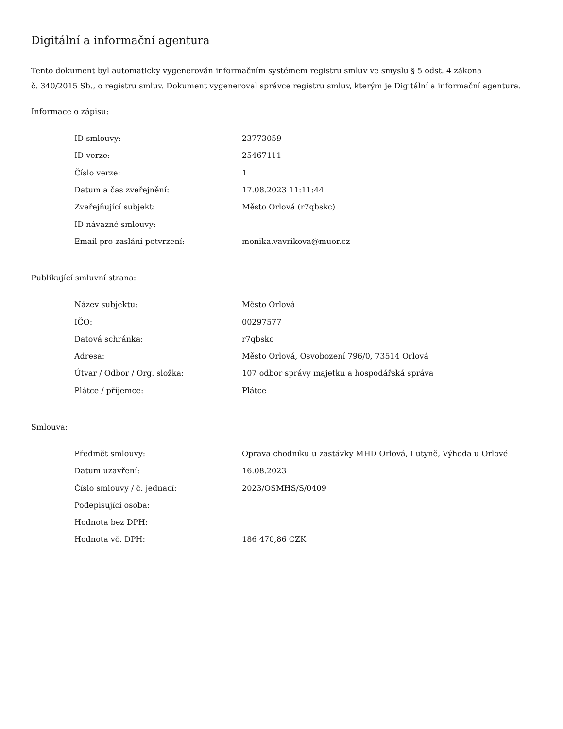Digitální a informační agentura
Tento dokument byl automaticky vygenerován informačním systémem registru smluv ve smyslu § 5 odst. 4 zákona
č. 340/2015 Sb., o registru smluv. Dokument vygeneroval správce registru smluv, kterým je Digitální a informační agentura.
Informace o zápisu:
| ID smlouvy: | 23773059 |
| ID verze: | 25467111 |
| Číslo verze: | 1 |
| Datum a čas zveřejnění: | 17.08.2023 11:11:44 |
| Zveřejňující subjekt: | Město Orlová (r7qbskc) |
| ID návazné smlouvy: | |
| Email pro zaslání potvrzení: | monika.vavrikova@muor.cz |
Publikující smluvní strana:
| Název subjektu: | Město Orlová |
| IČO: | 00297577 |
| Datová schránka: | r7qbskc |
| Adresa: | Město Orlová, Osvobození 796/0, 73514 Orlová |
| Útvar / Odbor / Org. složka: | 107 odbor správy majetku a hospodářská správa |
| Plátce / příjemce: | Plátce |
Smlouva:
| Předmět smlouvy: | Oprava chodníku u zastávky MHD Orlová, Lutyně, Výhoda u Orlové |
| Datum uzavření: | 16.08.2023 |
| Číslo smlouvy / č. jednací: | 2023/OSMHS/S/0409 |
| Podepisující osoba: | |
| Hodnota bez DPH: | |
| Hodnota vč. DPH: | 186 470,86 CZK |